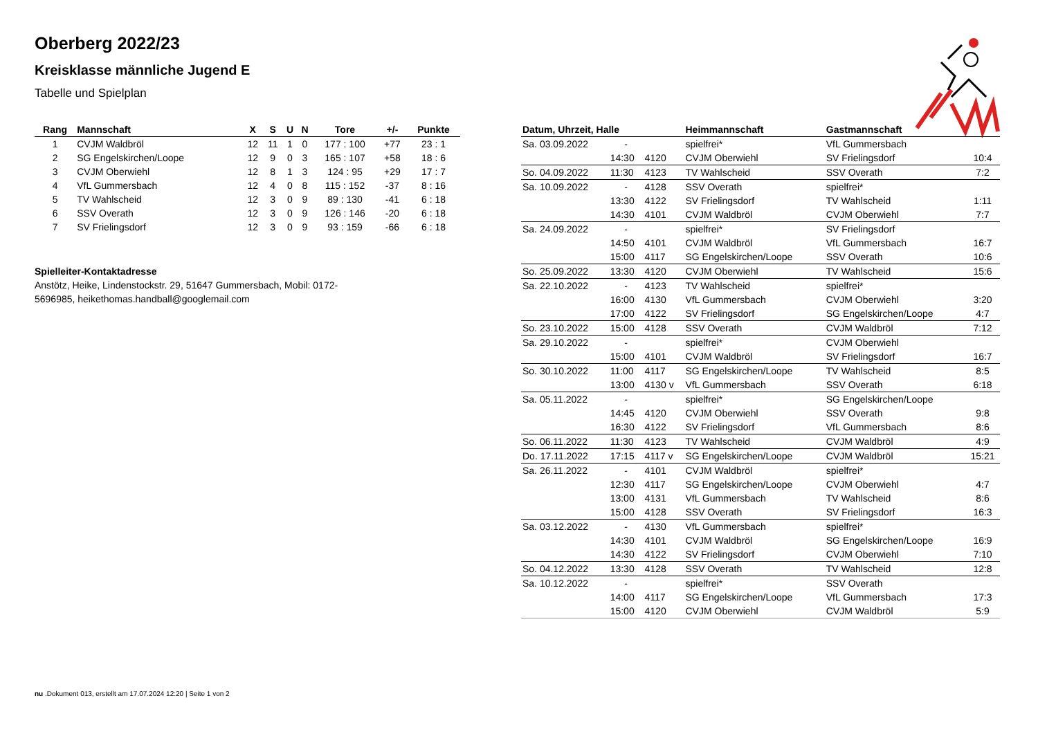Oberberg 2022/23
Kreisklasse männliche Jugend E
Tabelle und Spielplan
| Rang | Mannschaft | X | S | U | N | Tore | +/- | Punkte |
| --- | --- | --- | --- | --- | --- | --- | --- | --- |
| 1 | CVJM Waldbröl | 12 | 11 | 1 | 0 | 177 : 100 | +77 | 23 : 1 |
| 2 | SG Engelskirchen/Loope | 12 | 9 | 0 | 3 | 165 : 107 | +58 | 18 : 6 |
| 3 | CVJM Oberwiehl | 12 | 8 | 1 | 3 | 124 : 95 | +29 | 17 : 7 |
| 4 | VfL Gummersbach | 12 | 4 | 0 | 8 | 115 : 152 | -37 | 8 : 16 |
| 5 | TV Wahlscheid | 12 | 3 | 0 | 9 | 89 : 130 | -41 | 6 : 18 |
| 6 | SSV Overath | 12 | 3 | 0 | 9 | 126 : 146 | -20 | 6 : 18 |
| 7 | SV Frielingsdorf | 12 | 3 | 0 | 9 | 93 : 159 | -66 | 6 : 18 |
Spielleiter-Kontaktadresse
Anstötz, Heike, Lindenstockstr. 29, 51647 Gummersbach, Mobil: 0172-5696985, heikethomas.handball@googlemail.com
| Datum, Uhrzeit, Halle | | | Heimmannschaft | Gastmannschaft | |
| --- | --- | --- | --- | --- | --- |
| Sa. 03.09.2022 | - | | spielfrei* | VfL Gummersbach | |
| | 14:30 | 4120 | CVJM Oberwiehl | SV Frielingsdorf | 10:4 |
| So. 04.09.2022 | 11:30 | 4123 | TV Wahlscheid | SSV Overath | 7:2 |
| Sa. 10.09.2022 | - | 4128 | SSV Overath | spielfrei* | |
| | 13:30 | 4122 | SV Frielingsdorf | TV Wahlscheid | 1:11 |
| | 14:30 | 4101 | CVJM Waldbröl | CVJM Oberwiehl | 7:7 |
| Sa. 24.09.2022 | - | | spielfrei* | SV Frielingsdorf | |
| | 14:50 | 4101 | CVJM Waldbröl | VfL Gummersbach | 16:7 |
| | 15:00 | 4117 | SG Engelskirchen/Loope | SSV Overath | 10:6 |
| So. 25.09.2022 | 13:30 | 4120 | CVJM Oberwiehl | TV Wahlscheid | 15:6 |
| Sa. 22.10.2022 | - | 4123 | TV Wahlscheid | spielfrei* | |
| | 16:00 | 4130 | VfL Gummersbach | CVJM Oberwiehl | 3:20 |
| | 17:00 | 4122 | SV Frielingsdorf | SG Engelskirchen/Loope | 4:7 |
| So. 23.10.2022 | 15:00 | 4128 | SSV Overath | CVJM Waldbröl | 7:12 |
| Sa. 29.10.2022 | - | | spielfrei* | CVJM Oberwiehl | |
| | 15:00 | 4101 | CVJM Waldbröl | SV Frielingsdorf | 16:7 |
| So. 30.10.2022 | 11:00 | 4117 | SG Engelskirchen/Loope | TV Wahlscheid | 8:5 |
| | 13:00 | 4130 v | VfL Gummersbach | SSV Overath | 6:18 |
| Sa. 05.11.2022 | - | | spielfrei* | SG Engelskirchen/Loope | |
| | 14:45 | 4120 | CVJM Oberwiehl | SSV Overath | 9:8 |
| | 16:30 | 4122 | SV Frielingsdorf | VfL Gummersbach | 8:6 |
| So. 06.11.2022 | 11:30 | 4123 | TV Wahlscheid | CVJM Waldbröl | 4:9 |
| Do. 17.11.2022 | 17:15 | 4117 v | SG Engelskirchen/Loope | CVJM Waldbröl | 15:21 |
| Sa. 26.11.2022 | - | 4101 | CVJM Waldbröl | spielfrei* | |
| | 12:30 | 4117 | SG Engelskirchen/Loope | CVJM Oberwiehl | 4:7 |
| | 13:00 | 4131 | VfL Gummersbach | TV Wahlscheid | 8:6 |
| | 15:00 | 4128 | SSV Overath | SV Frielingsdorf | 16:3 |
| Sa. 03.12.2022 | - | 4130 | VfL Gummersbach | spielfrei* | |
| | 14:30 | 4101 | CVJM Waldbröl | SG Engelskirchen/Loope | 16:9 |
| | 14:30 | 4122 | SV Frielingsdorf | CVJM Oberwiehl | 7:10 |
| So. 04.12.2022 | 13:30 | 4128 | SSV Overath | TV Wahlscheid | 12:8 |
| Sa. 10.12.2022 | - | | spielfrei* | SSV Overath | |
| | 14:00 | 4117 | SG Engelskirchen/Loope | VfL Gummersbach | 17:3 |
| | 15:00 | 4120 | CVJM Oberwiehl | CVJM Waldbröl | 5:9 |
nu .Dokument 013, erstellt am 17.07.2024 12:20 | Seite 1 von 2